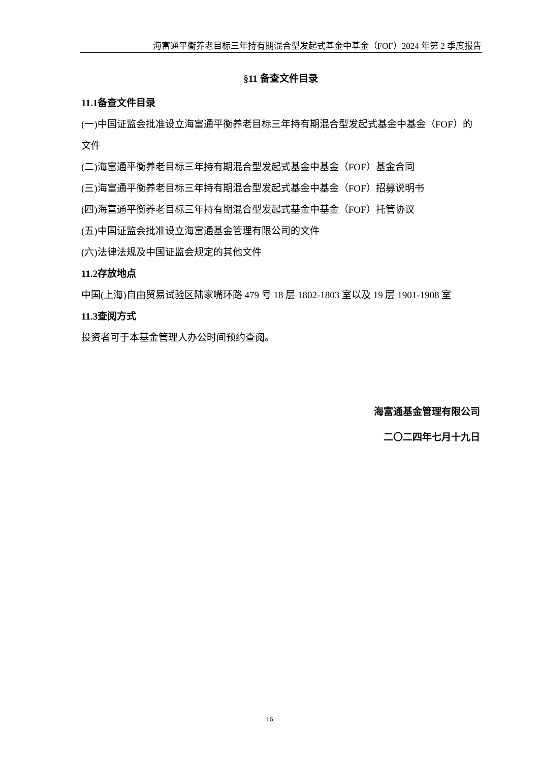海富通平衡养老目标三年持有期混合型发起式基金中基金（FOF）2024 年第 2 季度报告
§11 备查文件目录
11.1备查文件目录
(一)中国证监会批准设立海富通平衡养老目标三年持有期混合型发起式基金中基金（FOF）的文件
(二)海富通平衡养老目标三年持有期混合型发起式基金中基金（FOF）基金合同
(三)海富通平衡养老目标三年持有期混合型发起式基金中基金（FOF）招募说明书
(四)海富通平衡养老目标三年持有期混合型发起式基金中基金（FOF）托管协议
(五)中国证监会批准设立海富通基金管理有限公司的文件
(六)法律法规及中国证监会规定的其他文件
11.2存放地点
中国(上海)自由贸易试验区陆家嘴环路 479 号 18 层 1802-1803 室以及 19 层 1901-1908 室
11.3查阅方式
投资者可于本基金管理人办公时间预约查阅。
海富通基金管理有限公司
二〇二四年七月十九日
16